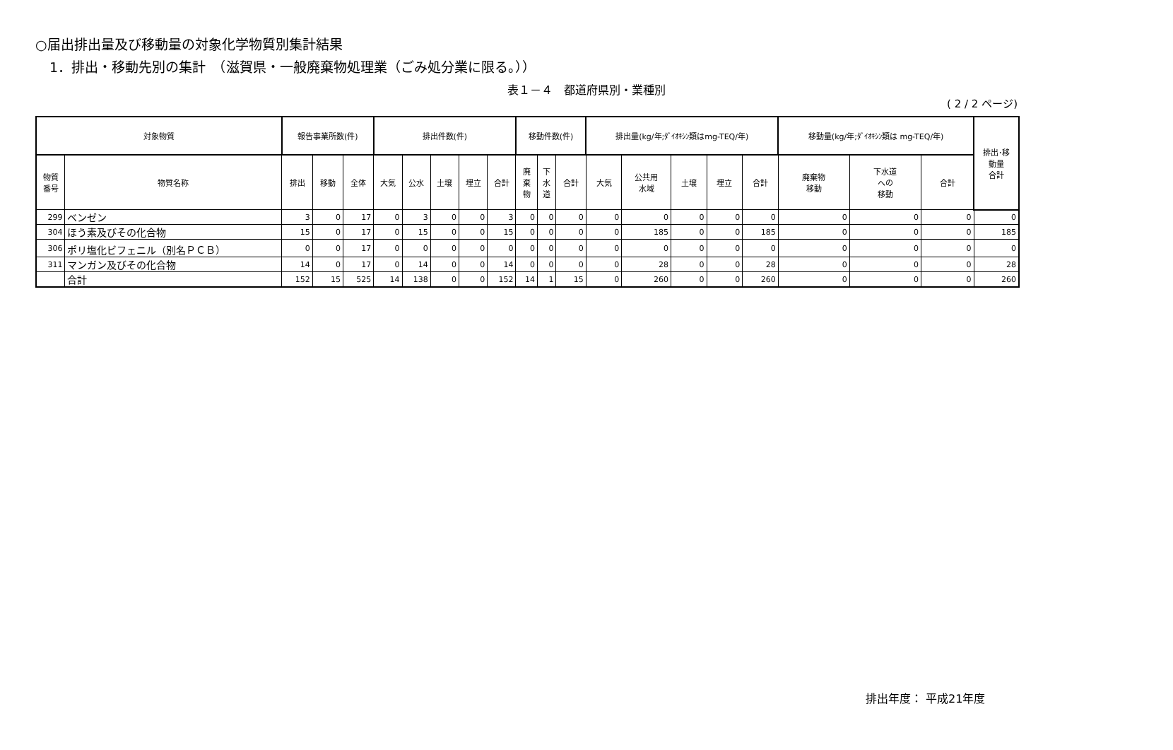○届出排出量及び移動量の対象化学物質別集計結果
1．排出・移動先別の集計　（滋賀県・一般廃棄物処理業（ごみ処分業に限る。））
表１－４　都道府県別・業種別
( 2 / 2 ページ)
| 対象物質 | | 報告事業所数(件) | | | 排出件数(件) | | | | | 移動件数(件) | | | 排出量(kg/年;ﾀﾞｲｵｷｼﾝ類はmg-TEQ/年) | | | | | 移動量(kg/年;ﾀﾞｲｵｷｼﾝ類は mg-TEQ/年) | | | 排出･移 動量 合計 |
| --- | --- | --- | --- | --- | --- | --- | --- | --- | --- | --- | --- | --- | --- | --- | --- | --- | --- | --- | --- | --- | --- |
| 物質 番号 | 物質名称 | 排出 | 移動 | 全体 | 大気 | 公水 | 土壌 | 埋立 | 合計 | 廃 棄 物 | 下 水 道 | 合計 | 大気 | 公共用 水域 | 土壌 | 埋立 | 合計 | 廃棄物 移動 | 下水道 への 移動 | 合計 | |
| 299 | ベンゼン | 3 | 0 | 17 | 0 | 3 | 0 | 0 | 3 | 0 | 0 | 0 | 0 | 0 | 0 | 0 | 0 | 0 | 0 | 0 | 0 |
| 304 | ほう素及びその化合物 | 15 | 0 | 17 | 0 | 15 | 0 | 0 | 15 | 0 | 0 | 0 | 0 | 185 | 0 | 0 | 185 | 0 | 0 | 0 | 185 |
| 306 | ポリ塩化ビフェニル（別名ＰＣＢ） | 0 | 0 | 17 | 0 | 0 | 0 | 0 | 0 | 0 | 0 | 0 | 0 | 0 | 0 | 0 | 0 | 0 | 0 | 0 | 0 |
| 311 | マンガン及びその化合物 | 14 | 0 | 17 | 0 | 14 | 0 | 0 | 14 | 0 | 0 | 0 | 0 | 28 | 0 | 0 | 28 | 0 | 0 | 0 | 28 |
| | 合計 | 152 | 15 | 525 | 14 | 138 | 0 | 0 | 152 | 14 | 1 | 15 | 0 | 260 | 0 | 0 | 260 | 0 | 0 | 0 | 260 |
排出年度： 平成21年度